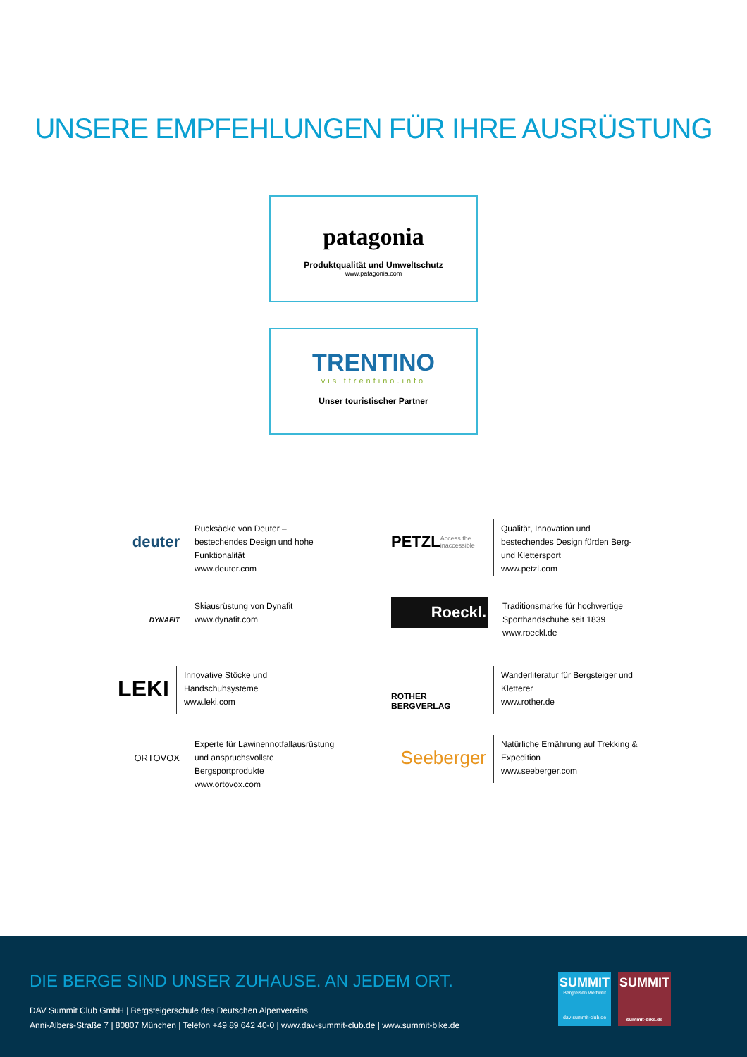UNSERE EMPFEHLUNGEN FÜR IHRE AUSRÜSTUNG
patagonia
Produktqualität und Umweltschutz
www.patagonia.com
TRENTINO
visittrentino.info
Unser touristischer Partner
deuter
Rucksäcke von Deuter – bestechendes Design und hohe Funktionalität
www.deuter.com
PETZL Access the inaccessible
Qualität, Innovation und bestechendes Design fürden Berg- und Klettersport
www.petzl.com
DYNAFIT
Skiausrüstung von Dynafit
www.dynafit.com
Roeckl.
Traditionsmarke für hochwertige Sporthandschuhe seit 1839
www.roeckl.de
LEKI
Innovative Stöcke und Handschuhsysteme
www.leki.com
ROTHER BERGVERLAG
Wanderliteratur für Bergsteiger und Kletterer
www.rother.de
ORTOVOX
Experte für Lawinennotfallausrüstung und anspruchsvollste Bergsportprodukte
www.ortovox.com
Seeberger
Natürliche Ernährung auf Trekking & Expedition
www.seeberger.com
DIE BERGE SIND UNSER ZUHAUSE. AN JEDEM ORT.
DAV Summit Club GmbH | Bergsteigerschule des Deutschen Alpenvereins
Anni-Albers-Straße 7 | 80807 München | Telefon +49 89 642 40-0 | www.dav-summit-club.de | www.summit-bike.de
SUMMIT
Bergreisen weltweit
dav-summit-club.de
SUMMIT
summit-bike.de